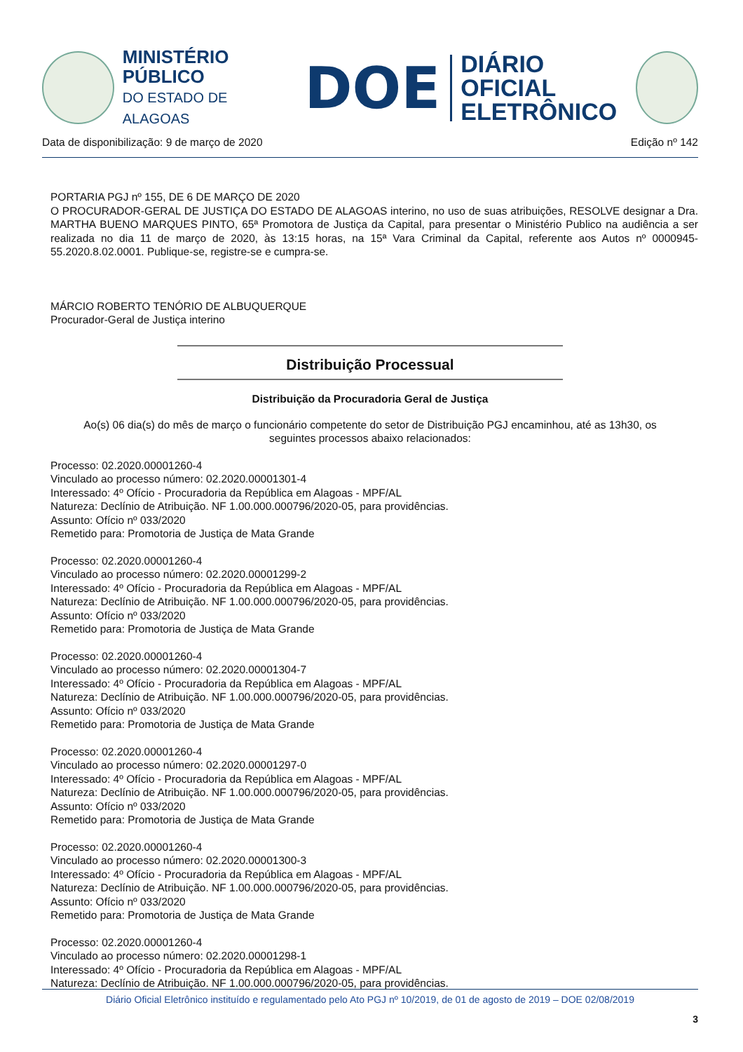MINISTÉRIO PÚBLICO
DO ESTADO DE ALAGOAS
DOE
DIÁRIO OFICIAL
ELETRÔNICO
Data de disponibilização: 9 de março de 2020 Edição nº 142
PORTARIA PGJ nº 155, DE 6 DE MARÇO DE 2020
O PROCURADOR-GERAL DE JUSTIÇA DO ESTADO DE ALAGOAS interino, no uso de suas atribuições, RESOLVE designar a Dra. MARTHA BUENO MARQUES PINTO, 65ª Promotora de Justiça da Capital, para presentar o Ministério Publico na audiência a ser realizada no dia 11 de março de 2020, às 13:15 horas, na 15ª Vara Criminal da Capital, referente aos Autos nº 0000945-55.2020.8.02.0001. Publique-se, registre-se e cumpra-se.
MÁRCIO ROBERTO TENÓRIO DE ALBUQUERQUE
Procurador-Geral de Justiça interino
Distribuição Processual
Distribuição da Procuradoria Geral de Justiça
Ao(s) 06 dia(s) do mês de março o funcionário competente do setor de Distribuição PGJ encaminhou, até as 13h30, os seguintes processos abaixo relacionados:
Processo: 02.2020.00001260-4
Vinculado ao processo número: 02.2020.00001301-4
Interessado: 4º Ofício - Procuradoria da República em Alagoas - MPF/AL
Natureza: Declínio de Atribuição. NF 1.00.000.000796/2020-05, para providências.
Assunto: Ofício nº 033/2020
Remetido para: Promotoria de Justiça de Mata Grande
Processo: 02.2020.00001260-4
Vinculado ao processo número: 02.2020.00001299-2
Interessado: 4º Ofício - Procuradoria da República em Alagoas - MPF/AL
Natureza: Declínio de Atribuição. NF 1.00.000.000796/2020-05, para providências.
Assunto: Ofício nº 033/2020
Remetido para: Promotoria de Justiça de Mata Grande
Processo: 02.2020.00001260-4
Vinculado ao processo número: 02.2020.00001304-7
Interessado: 4º Ofício - Procuradoria da República em Alagoas - MPF/AL
Natureza: Declínio de Atribuição. NF 1.00.000.000796/2020-05, para providências.
Assunto: Ofício nº 033/2020
Remetido para: Promotoria de Justiça de Mata Grande
Processo: 02.2020.00001260-4
Vinculado ao processo número: 02.2020.00001297-0
Interessado: 4º Ofício - Procuradoria da República em Alagoas - MPF/AL
Natureza: Declínio de Atribuição. NF 1.00.000.000796/2020-05, para providências.
Assunto: Ofício nº 033/2020
Remetido para: Promotoria de Justiça de Mata Grande
Processo: 02.2020.00001260-4
Vinculado ao processo número: 02.2020.00001300-3
Interessado: 4º Ofício - Procuradoria da República em Alagoas - MPF/AL
Natureza: Declínio de Atribuição. NF 1.00.000.000796/2020-05, para providências.
Assunto: Ofício nº 033/2020
Remetido para: Promotoria de Justiça de Mata Grande
Processo: 02.2020.00001260-4
Vinculado ao processo número: 02.2020.00001298-1
Interessado: 4º Ofício - Procuradoria da República em Alagoas - MPF/AL
Natureza: Declínio de Atribuição. NF 1.00.000.000796/2020-05, para providências.
Diário Oficial Eletrônico instituído e regulamentado pelo Ato PGJ nº 10/2019, de 01 de agosto de 2019 – DOE 02/08/2019
3